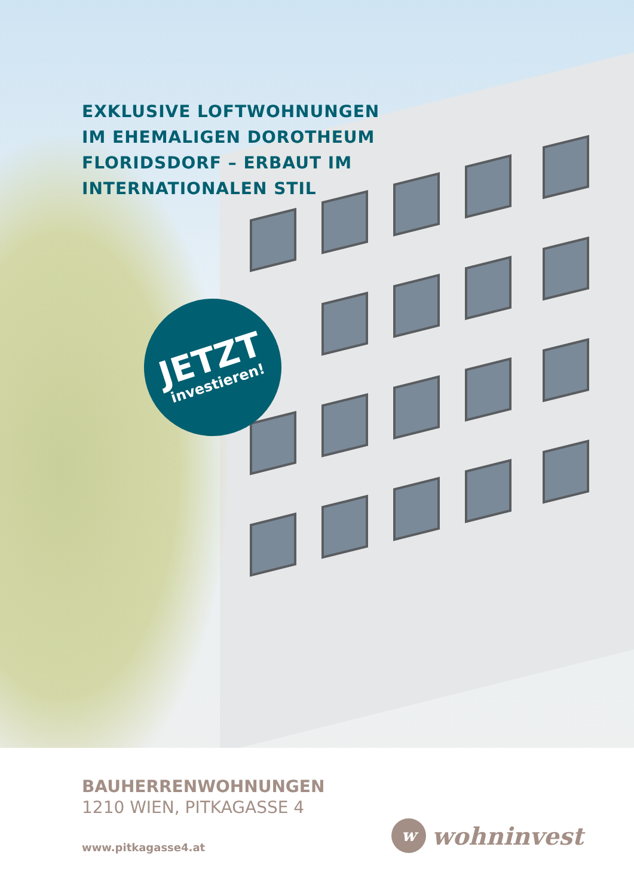EXKLUSIVE LOFTWOHNUNGEN
IM EHEMALIGEN DOROTHEUM
FLORIDSDORF – ERBAUT IM
INTERNATIONALEN STIL
JETZT
investieren!
BAUHERRENWOHNUNGEN
1210 WIEN, PITKAGASSE 4
www.pitkagasse4.at
wwohninvest